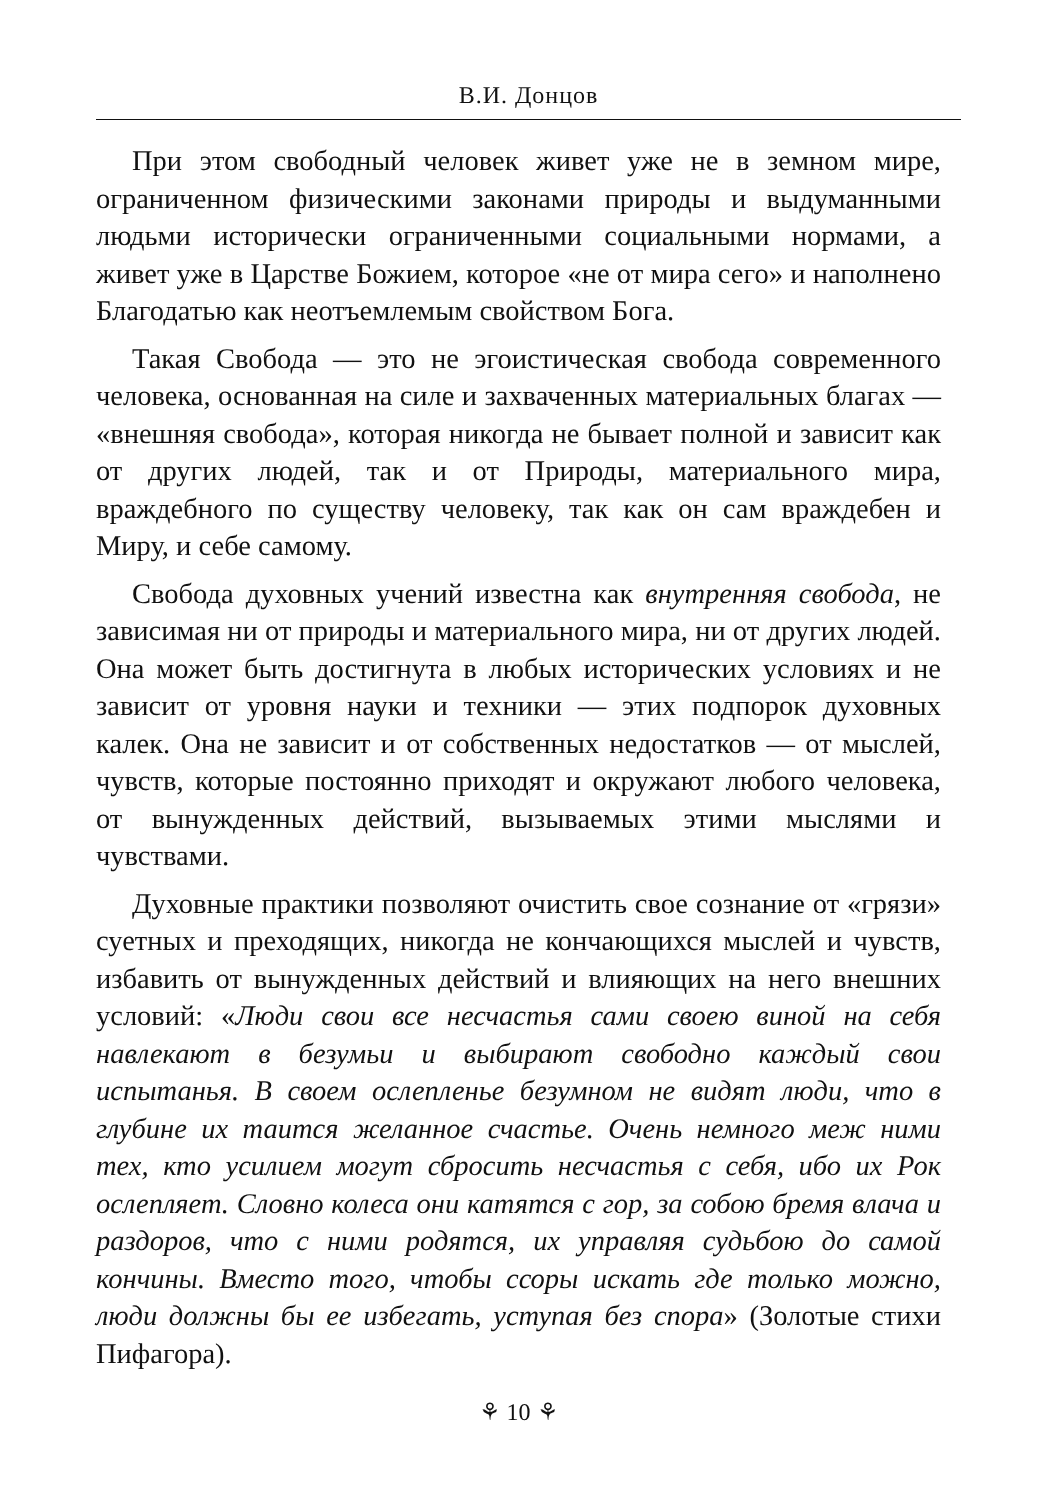В.И. Донцов
При этом свободный человек живет уже не в земном мире, ограниченном физическими законами природы и выдуманными людьми исторически ограниченными социальными нормами, а живет уже в Царстве Божием, которое «не от мира сего» и наполнено Благодатью как неотъемлемым свойством Бога.
Такая Свобода — это не эгоистическая свобода современного человека, основанная на силе и захваченных материальных благах — «внешняя свобода», которая никогда не бывает полной и зависит как от других людей, так и от Природы, материального мира, враждебного по существу человеку, так как он сам враждебен и Миру, и себе самому.
Свобода духовных учений известна как внутренняя свобода, не зависимая ни от природы и материального мира, ни от других людей. Она может быть достигнута в любых исторических условиях и не зависит от уровня науки и техники — этих подпорок духовных калек. Она не зависит и от собственных недостатков — от мыслей, чувств, которые постоянно приходят и окружают любого человека, от вынужденных действий, вызываемых этими мыслями и чувствами.
Духовные практики позволяют очистить свое сознание от «грязи» суетных и преходящих, никогда не кончающихся мыслей и чувств, избавить от вынужденных действий и влияющих на него внешних условий: «Люди свои все несчастья сами своею виной на себя навлекают в безумьи и выбирают свободно каждый свои испытанья. В своем ослепленье безумном не видят люди, что в глубине их таится желанное счастье. Очень немного меж ними тех, кто усилием могут сбросить несчастья с себя, ибо их Рок ослепляет. Словно колеса они катятся с гор, за собою бремя влача и раздоров, что с ними родятся, их управляя судьбою до самой кончины. Вместо того, чтобы ссоры искать где только можно, люди должны бы ее избегать, уступая без спора» (Золотые стихи Пифагора).
⚘ 10 ⚘